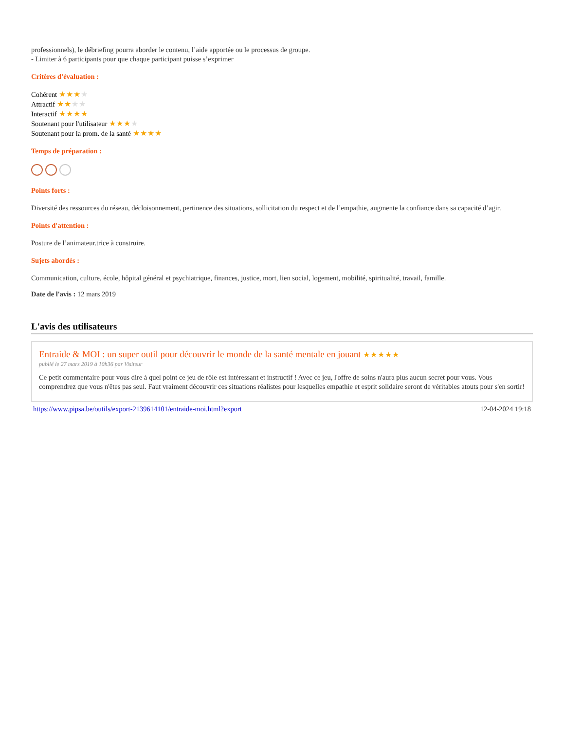professionnels), le débriefing pourra aborder le contenu, l’aide apportée ou le processus de groupe.
- Limiter à 6 participants pour que chaque participant puisse s’exprimer
Critères d'évaluation :
Cohérent ★★★★
Attractif ★★★★
Interactif ★★★★
Soutenant pour l'utilisateur ★★★★
Soutenant pour la prom. de la santé ★★★★
Temps de préparation :
Points forts :
Diversité des ressources du réseau, décloisonnement, pertinence des situations, sollicitation du respect et de l’empathie, augmente la confiance dans sa capacité d’agir.
Points d'attention :
Posture de l’animateur.trice à construire.
Sujets abordés :
Communication, culture, école, hôpital général et psychiatrique, finances, justice, mort, lien social, logement, mobilité, spiritualité, travail, famille.
Date de l'avis : 12 mars 2019
L'avis des utilisateurs
Entraide & MOI : un super outil pour découvrir le monde de la santé mentale en jouant ★★★★★
publié le 27 mars 2019 à 10h36 par Visiteur
Ce petit commentaire pour vous dire à quel point ce jeu de rôle est intéressant et instructif ! Avec ce jeu, l'offre de soins n'aura plus aucun secret pour vous. Vous comprendrez que vous n'êtes pas seul. Faut vraiment découvrir ces situations réalistes pour lesquelles empathie et esprit solidaire seront de véritables atouts pour s'en sortir!
https://www.pipsa.be/outils/export-2139614101/entraide-moi.html?export 12-04-2024 19:18